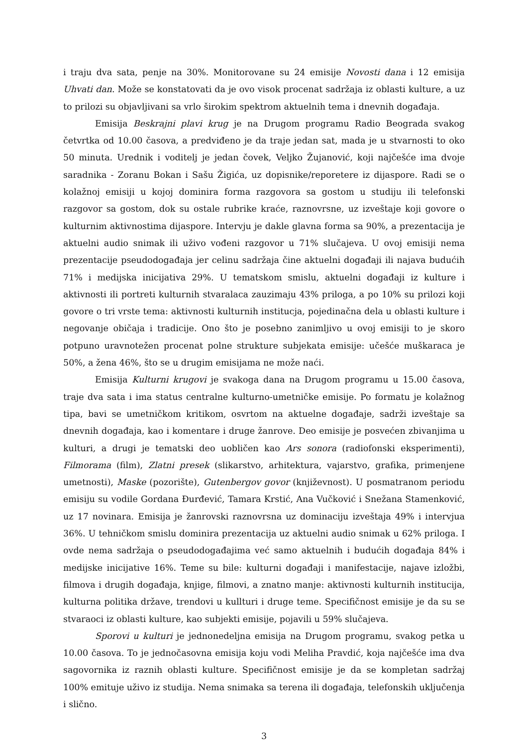i traju dva sata, penje na 30%. Monitorovane su 24 emisije Novosti dana i 12 emisija Uhvati dan. Može se konstatovati da je ovo visok procenat sadržaja iz oblasti kulture, a uz to prilozi su objavljivani sa vrlo širokim spektrom aktuelnih tema i dnevnih događaja.
Emisija Beskrajni plavi krug je na Drugom programu Radio Beograda svakog četvrtka od 10.00 časova, a predviđeno je da traje jedan sat, mada je u stvarnosti to oko 50 minuta. Urednik i voditelj je jedan čovek, Veljko Žujanović, koji najčešće ima dvoje saradnika - Zoranu Bokan i Sašu Žigića, uz dopisnike/reporetere iz dijaspore. Radi se o kolažnoj emisiji u kojoj dominira forma razgovora sa gostom u studiju ili telefonski razgovor sa gostom, dok su ostale rubrike kraće, raznovrsne, uz izveštaje koji govore o kulturnim aktivnostima dijaspore. Intervju je dakle glavna forma sa 90%, a prezentacija je aktuelni audio snimak ili uživo vođeni razgovor u 71% slučajeva. U ovoj emisiji nema prezentacije pseudodogađaja jer celinu sadržaja čine aktuelni događaji ili najava budućih 71% i medijska inicijativa 29%. U tematskom smislu, aktuelni događaji iz kulture i aktivnosti ili portreti kulturnih stvaralaca zauzimaju 43% priloga, a po 10% su prilozi koji govore o tri vrste tema: aktivnosti kulturnih institucja, pojedinačna dela u oblasti kulture i negovanje običaja i tradicije. Ono što je posebno zanimljivo u ovoj emisiji to je skoro potpuno uravnotežen procenat polne strukture subjekata emisije: učešće muškaraca je 50%, a žena 46%, što se u drugim emisijama ne može naći.
Emisija Kulturni krugovi je svakoga dana na Drugom programu u 15.00 časova, traje dva sata i ima status centralne kulturno-umetničke emisije. Po formatu je kolažnog tipa, bavi se umetničkom kritikom, osvrtom na aktuelne događaje, sadrži izveštaje sa dnevnih događaja, kao i komentare i druge žanrove. Deo emisije je posvećen zbivanjima u kulturi, a drugi je tematski deo uobličen kao Ars sonora (radiofonski eksperimenti), Filmorama (film), Zlatni presek (slikarstvo, arhitektura, vajarstvo, grafika, primenjene umetnosti), Maske (pozorište), Gutenbergov govor (književnost). U posmatranom periodu emisiju su vodile Gordana Đurđević, Tamara Krstić, Ana Vučković i Snežana Stamenković, uz 17 novinara. Emisija je žanrovski raznovrsna uz dominaciju izveštaja 49% i intervjua 36%. U tehničkom smislu dominira prezentacija uz aktuelni audio snimak u 62% priloga. I ovde nema sadržaja o pseudodogađajima već samo aktuelnih i budućih događaja 84% i medijske inicijative 16%. Teme su bile: kulturni događaji i manifestacije, najave izložbi, filmova i drugih događaja, knjige, filmovi, a znatno manje: aktivnosti kulturnih institucija, kulturna politika države, trendovi u kullturi i druge teme. Specifičnost emisije je da su se stvaraoci iz oblasti kulture, kao subjekti emisije, pojavili u 59% slučajeva.
Sporovi u kulturi je jednonedeljna emisija na Drugom programu, svakog petka u 10.00 časova. To je jednočasovna emisija koju vodi Meliha Pravdić, koja najčešće ima dva sagovornika iz raznih oblasti kulture. Specifičnost emisije je da se kompletan sadržaj 100% emituje uživo iz studija. Nema snimaka sa terena ili događaja, telefonskih uključenja i slično.
3